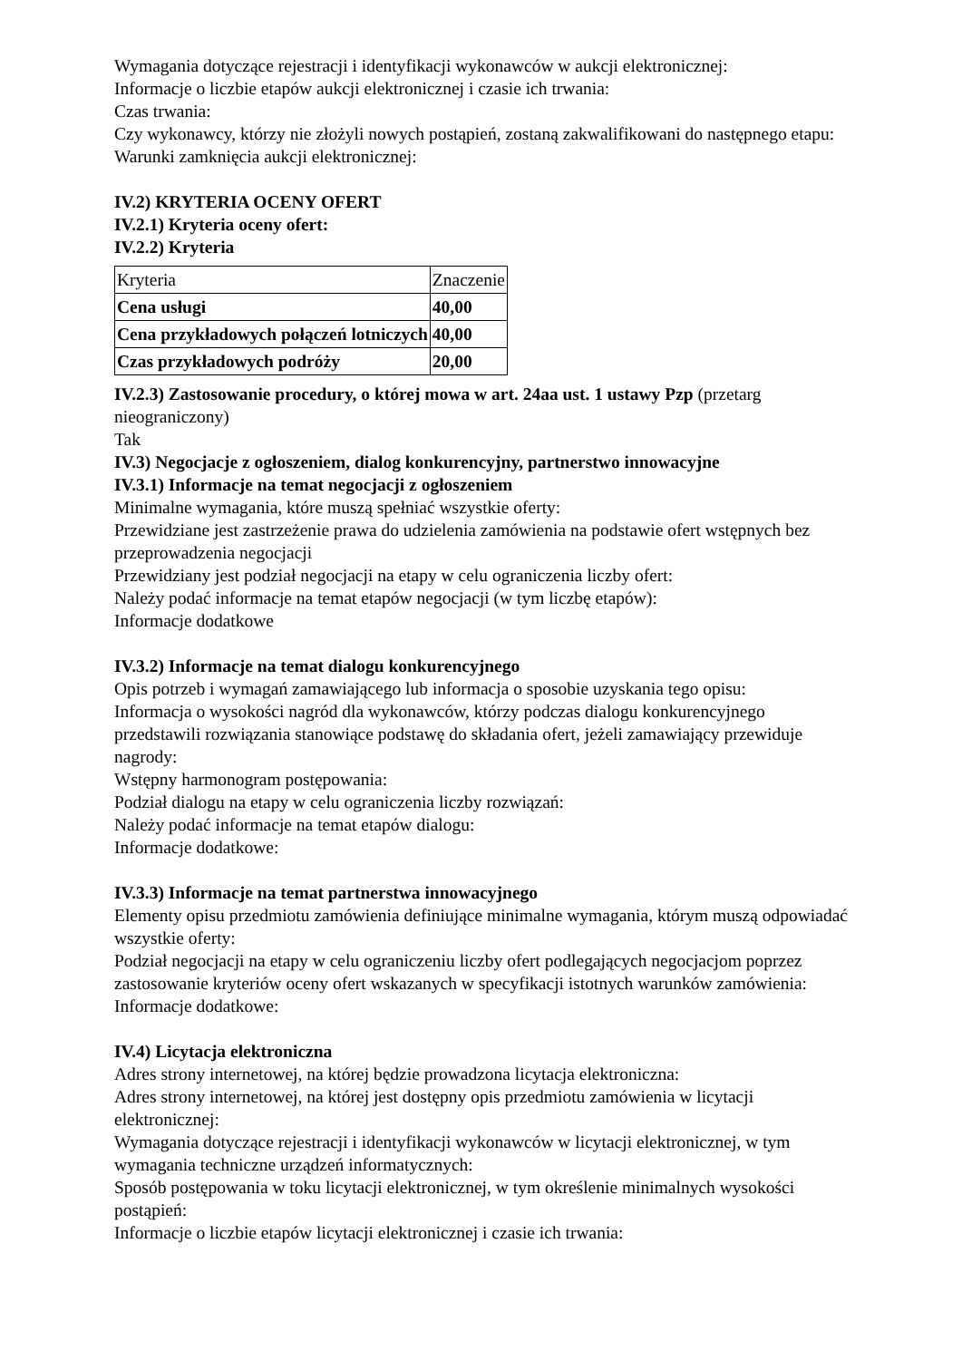Wymagania dotyczące rejestracji i identyfikacji wykonawców w aukcji elektronicznej:
Informacje o liczbie etapów aukcji elektronicznej i czasie ich trwania:
Czas trwania:
Czy wykonawcy, którzy nie złożyli nowych postąpień, zostaną zakwalifikowani do następnego etapu:
Warunki zamknięcia aukcji elektronicznej:
IV.2) KRYTERIA OCENY OFERT
IV.2.1) Kryteria oceny ofert:
IV.2.2) Kryteria
| Kryteria | Znaczenie |
| Cena usługi | 40,00 |
| Cena przykładowych połączeń lotniczych | 40,00 |
| Czas przykładowych podróży | 20,00 |
IV.2.3) Zastosowanie procedury, o której mowa w art. 24aa ust. 1 ustawy Pzp (przetarg nieograniczony)
Tak
IV.3) Negocjacje z ogłoszeniem, dialog konkurencyjny, partnerstwo innowacyjne
IV.3.1) Informacje na temat negocjacji z ogłoszeniem
Minimalne wymagania, które muszą spełniać wszystkie oferty:
Przewidziane jest zastrzeżenie prawa do udzielenia zamówienia na podstawie ofert wstępnych bez przeprowadzenia negocjacji
Przewidziany jest podział negocjacji na etapy w celu ograniczenia liczby ofert:
Należy podać informacje na temat etapów negocjacji (w tym liczbę etapów):
Informacje dodatkowe
IV.3.2) Informacje na temat dialogu konkurencyjnego
Opis potrzeb i wymagań zamawiającego lub informacja o sposobie uzyskania tego opisu:
Informacja o wysokości nagród dla wykonawców, którzy podczas dialogu konkurencyjnego przedstawili rozwiązania stanowiące podstawę do składania ofert, jeżeli zamawiający przewiduje nagrody:
Wstępny harmonogram postępowania:
Podział dialogu na etapy w celu ograniczenia liczby rozwiązań:
Należy podać informacje na temat etapów dialogu:
Informacje dodatkowe:
IV.3.3) Informacje na temat partnerstwa innowacyjnego
Elementy opisu przedmiotu zamówienia definiujące minimalne wymagania, którym muszą odpowiadać wszystkie oferty:
Podział negocjacji na etapy w celu ograniczeniu liczby ofert podlegających negocjacjom poprzez zastosowanie kryteriów oceny ofert wskazanych w specyfikacji istotnych warunków zamówienia:
Informacje dodatkowe:
IV.4) Licytacja elektroniczna
Adres strony internetowej, na której będzie prowadzona licytacja elektroniczna:
Adres strony internetowej, na której jest dostępny opis przedmiotu zamówienia w licytacji elektronicznej:
Wymagania dotyczące rejestracji i identyfikacji wykonawców w licytacji elektronicznej, w tym wymagania techniczne urządzeń informatycznych:
Sposób postępowania w toku licytacji elektronicznej, w tym określenie minimalnych wysokości postąpień:
Informacje o liczbie etapów licytacji elektronicznej i czasie ich trwania: